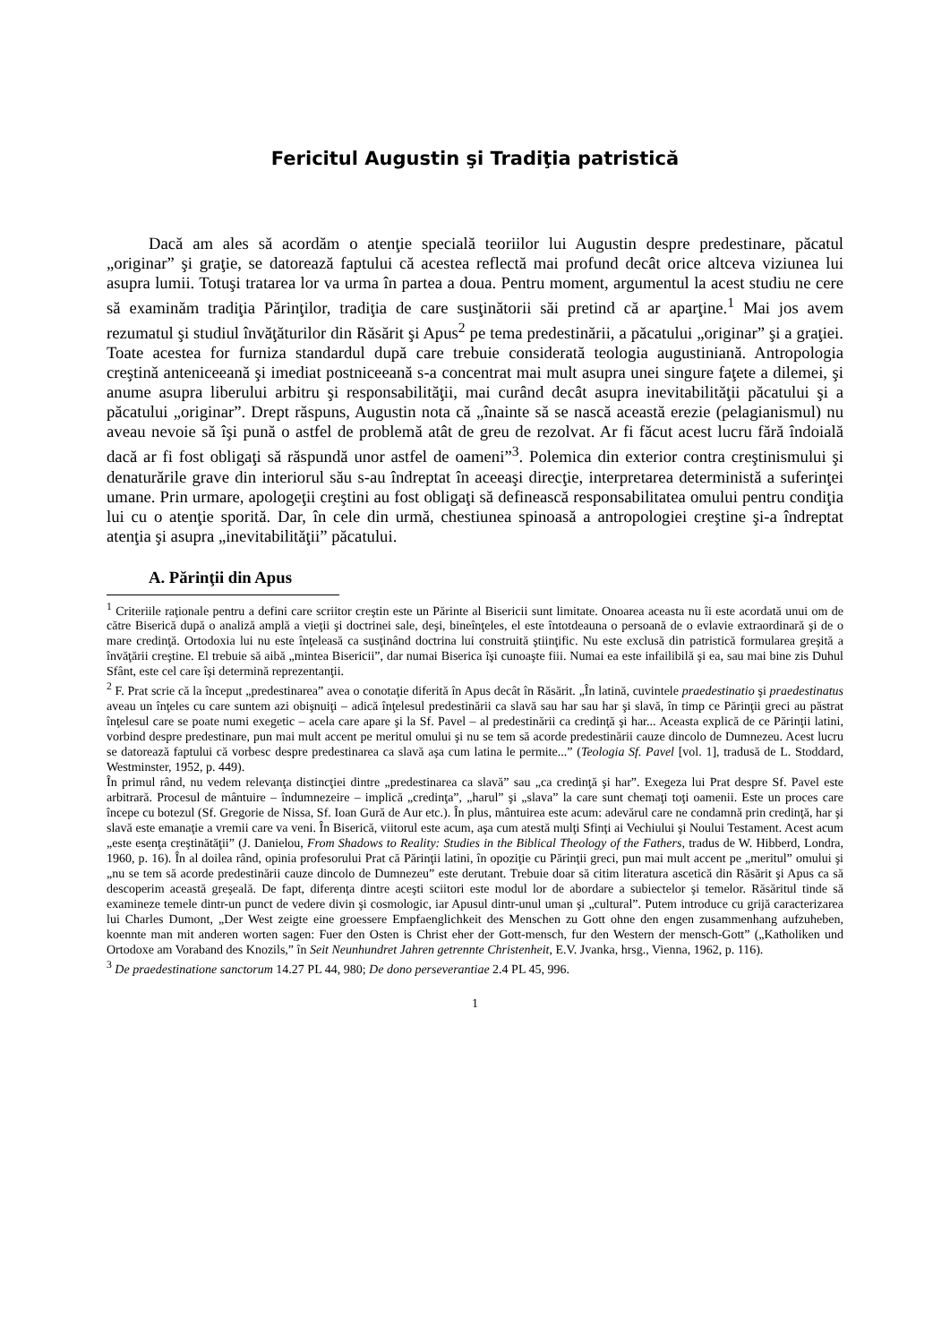Fericitul Augustin şi Tradiţia patristică
Dacă am ales să acordăm o atenţie specială teoriilor lui Augustin despre predestinare, păcatul „originar” şi graţie, se datorează faptului că acestea reflectă mai profund decât orice altceva viziunea lui asupra lumii. Totuşi tratarea lor va urma în partea a doua. Pentru moment, argumentul la acest studiu ne cere să examinăm tradiţia Părinţilor, tradiţia de care susţinătorii săi pretind că ar aparţine.<sup>1</sup> Mai jos avem rezumatul şi studiul învăţăturilor din Răsărit şi Apus<sup>2</sup> pe tema predestinării, a păcatului „originar” şi a graţiei. Toate acestea for furniza standardul după care trebuie considerată teologia augustiniană. Antropologia creştină anteniceeană şi imediat postniceeană s-a concentrat mai mult asupra unei singure faţete a dilemei, şi anume asupra liberului arbitru şi responsabilităţii, mai curând decât asupra inevitabilităţii păcatului şi a păcatului „originar”. Drept răspuns, Augustin nota că „înainte să se nască această erezie (pelagianismul) nu aveau nevoie să îşi pună o astfel de problemă atât de greu de rezolvat. Ar fi făcut acest lucru fără îndoială dacă ar fi fost obligaţi să răspundă unor astfel de oameni”<sup>3</sup>. Polemica din exterior contra creştinismului şi denaturările grave din interiorul său s-au îndreptat în aceeaşi direcţie, interpretarea deterministă a suferinţei umane. Prin urmare, apologeţii creştini au fost obligaţi să definească responsabilitatea omului pentru condiţia lui cu o atenţie sporită. Dar, în cele din urmă, chestiunea spinoasă a antropologiei creştine şi-a îndreptat atenţia şi asupra „inevitabilităţii” păcatului.
A. Părinţii din Apus
<sup>1</sup> Criteriile raţionale pentru a defini care scriitor creştin este un Părinte al Bisericii sunt limitate. Onoarea aceasta nu îi este acordată unui om de către Biserică după o analiză amplă a vieţii şi doctrinei sale, deşi, bineînţeles, el este întotdeauna o persoană de o evlavie extraordinară şi de o mare credinţă. Ortodoxia lui nu este înţeleasă ca susţinând doctrina lui construită ştiinţific. Nu este exclusă din patristică formularea greşită a învăţării creştine. El trebuie să aibă „mintea Bisericii”, dar numai Biserica îşi cunoaşte fiii. Numai ea este infailibilă şi ea, sau mai bine zis Duhul Sfânt, este cel care îşi determină reprezentanţii.
<sup>2</sup> F. Prat scrie că la început „predestinarea” avea o conotaţie diferită în Apus decât în Răsărit. „În latină, cuvintele praedestinatio şi praedestinatus aveau un înţeles cu care suntem azi obişnuiţi – adică înţelesul predestinării ca slavă sau har sau har şi slavă, în timp ce Părinţii greci au păstrat înţelesul care se poate numi exegetic – acela care apare şi la Sf. Pavel – al predestinării ca credinţă şi har... Aceasta explică de ce Părinţii latini, vorbind despre predestinare, pun mai mult accent pe meritul omului şi nu se tem să acorde predestinării cauze dincolo de Dumnezeu. Acest lucru se datorează faptului că vorbesc despre predestinarea ca slavă aşa cum latina le permite...” (Teologia Sf. Pavel [vol. 1], tradusă de L. Stoddard, Westminster, 1952, p. 449).
În primul rând, nu vedem relevanţa distincţiei dintre „predestinarea ca slavă” sau „ca credinţă şi har”. Exegeza lui Prat despre Sf. Pavel este arbitrară. Procesul de mântuire – îndumnezeire – implică „credinţa”, „harul” şi „slava” la care sunt chemaţi toţi oamenii. Este un proces care începe cu botezul (Sf. Gregorie de Nissa, Sf. Ioan Gură de Aur etc.). În plus, mântuirea este acum: adevărul care ne condamnă prin credinţă, har şi slavă este emanaţie a vremii care va veni. În Biserică, viitorul este acum, aşa cum atestă mulţi Sfinţi ai Vechiului şi Noului Testament. Acest acum „este esenţa creştinătăţii” (J. Danielou, From Shadows to Reality: Studies in the Biblical Theology of the Fathers, tradus de W. Hibberd, Londra, 1960, p. 16). În al doilea rând, opinia profesorului Prat că Părinţii latini, în opoziţie cu Părinţii greci, pun mai mult accent pe „meritul” omului şi „nu se tem să acorde predestinării cauze dincolo de Dumnezeu” este derutant. Trebuie doar să citim literatura ascetică din Răsărit şi Apus ca să descoperim această greşeală. De fapt, diferenţa dintre aceşti sciitori este modul lor de abordare a subiectelor şi temelor. Răsăritul tinde să examineze temele dintr-un punct de vedere divin şi cosmologic, iar Apusul dintr-unul uman şi „cultural”. Putem introduce cu grijă caracterizarea lui Charles Dumont, „Der West zeigte eine groessere Empfaenglichkeit des Menschen zu Gott ohne den engen zusammenhang aufzuheben, koennte man mit anderen worten sagen: Fuer den Osten is Christ eher der Gott-mensch, fur den Western der mensch-Gott” („Katholiken und Ortodoxe am Voraband des Knozils,” în Seit Neunhundret Jahren getrennte Christenheit, E.V. Jvanka, hrsg., Vienna, 1962, p. 116).
<sup>3</sup> De praedestinatione sanctorum 14.27 PL 44, 980; De dono perseverantiae 2.4 PL 45, 996.
1